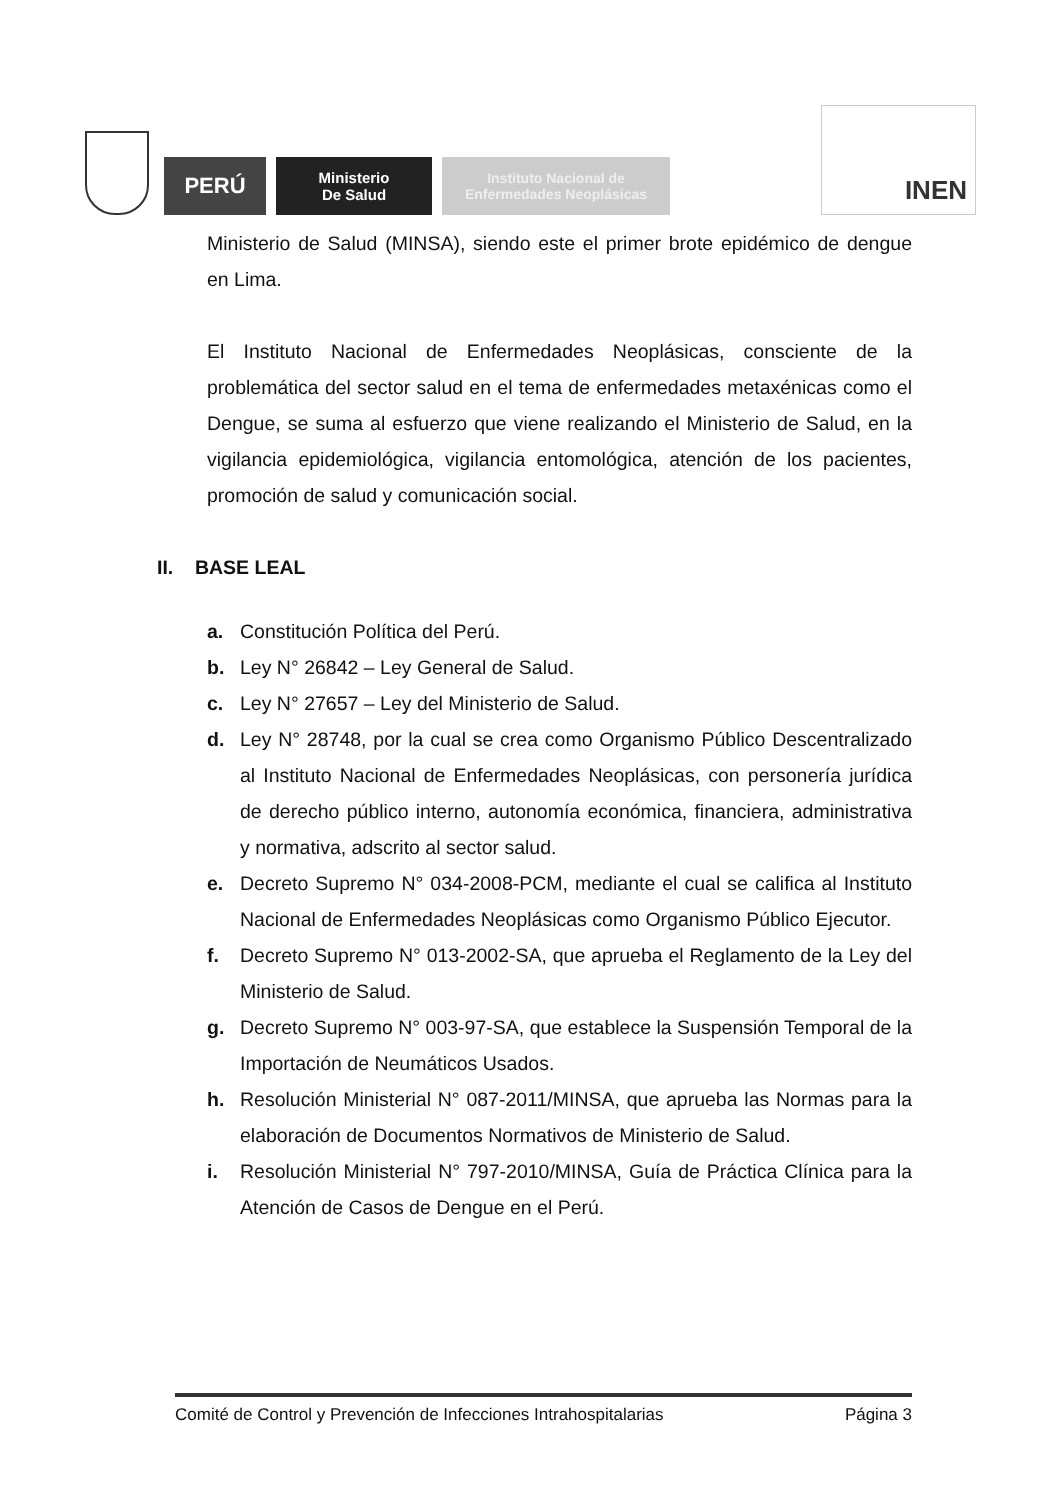PERÚ
Ministerio
De Salud
Instituto Nacional de
Enfermedades Neoplásicas
INEN
Ministerio de Salud (MINSA), siendo este el primer brote epidémico de dengue en Lima.
El Instituto Nacional de Enfermedades Neoplásicas, consciente de la problemática del sector salud en el tema de enfermedades metaxénicas como el Dengue, se suma al esfuerzo que viene realizando el Ministerio de Salud, en la vigilancia epidemiológica, vigilancia entomológica, atención de los pacientes, promoción de salud y comunicación social.
II. BASE LEAL
a. Constitución Política del Perú.
b. Ley N° 26842 – Ley General de Salud.
c. Ley N° 27657 – Ley del Ministerio de Salud.
d. Ley N° 28748, por la cual se crea como Organismo Público Descentralizado al Instituto Nacional de Enfermedades Neoplásicas, con personería jurídica de derecho público interno, autonomía económica, financiera, administrativa y normativa, adscrito al sector salud.
e. Decreto Supremo N° 034-2008-PCM, mediante el cual se califica al Instituto Nacional de Enfermedades Neoplásicas como Organismo Público Ejecutor.
f. Decreto Supremo N° 013-2002-SA, que aprueba el Reglamento de la Ley del Ministerio de Salud.
g. Decreto Supremo N° 003-97-SA, que establece la Suspensión Temporal de la Importación de Neumáticos Usados.
h. Resolución Ministerial N° 087-2011/MINSA, que aprueba las Normas para la elaboración de Documentos Normativos de Ministerio de Salud.
i. Resolución Ministerial N° 797-2010/MINSA, Guía de Práctica Clínica para la Atención de Casos de Dengue en el Perú.
Comité de Control y Prevención de Infecciones Intrahospitalarias Página 3